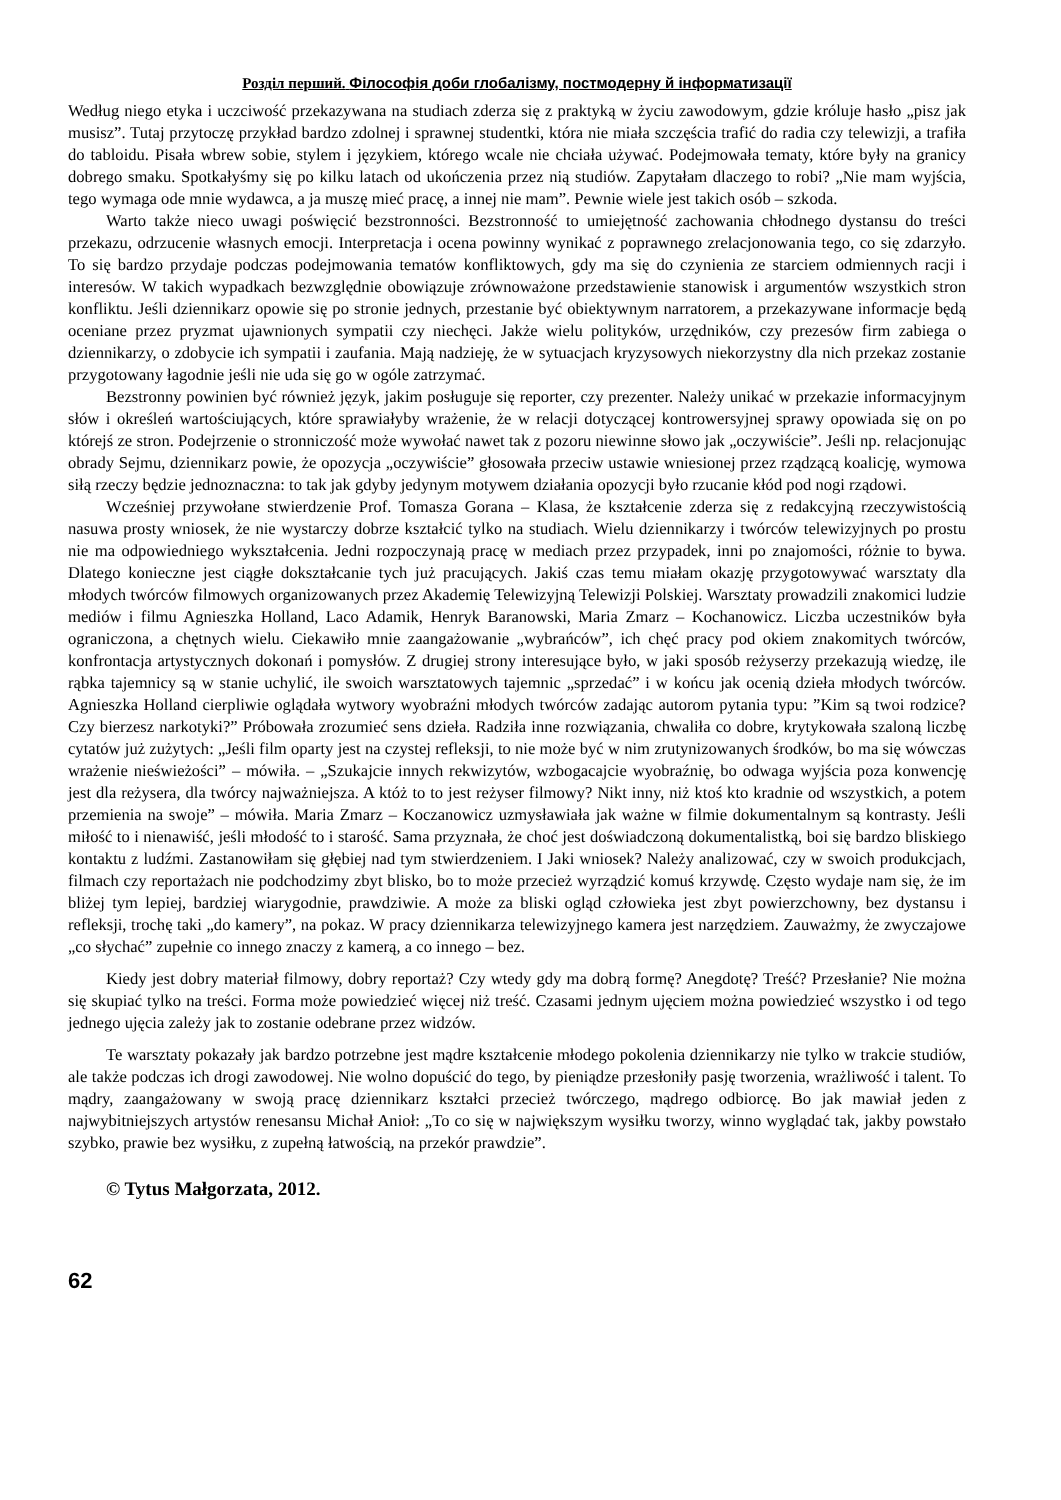Розділ перший. Філософія доби глобалізму, постмодерну й інформатизації
Według niego etyka i uczciwość przekazywana na studiach zderza się z praktyką w życiu zawodowym, gdzie króluje hasło „pisz jak musisz”. Tutaj przytoczę przykład bardzo zdolnej i sprawnej studentki, która nie miała szczęścia trafić do radia czy telewizji, a trafiła do tabloidu. Pisała wbrew sobie, stylem i językiem, którego wcale nie chciała używać. Podejmowała tematy, które były na granicy dobrego smaku. Spotkałyśmy się po kilku latach od ukończenia przez nią studiów. Zapytałam dlaczego to robi? „Nie mam wyjścia, tego wymaga ode mnie wydawca, a ja muszę mieć pracę, a innej nie mam”. Pewnie wiele jest takich osób – szkoda.
Warto także nieco uwagi poświęcić bezstronności. Bezstronność to umiejętność zachowania chłodnego dystansu do treści przekazu, odrzucenie własnych emocji. Interpretacja i ocena powinny wynikać z poprawnego zrelacjonowania tego, co się zdarzyło. To się bardzo przydaje podczas podejmowania tematów konfliktowych, gdy ma się do czynienia ze starciem odmiennych racji i interesów. W takich wypadkach bezwzględnie obowiązuje zrównoważone przedstawienie stanowisk i argumentów wszystkich stron konfliktu. Jeśli dziennikarz opowie się po stronie jednych, przestanie być obiektywnym narratorem, a przekazywane informacje będą oceniane przez pryzmat ujawnionych sympatii czy niechęci. Jakże wielu polityków, urzędników, czy prezesów firm zabiega o dziennikarzy, o zdobycie ich sympatii i zaufania. Mają nadzieję, że w sytuacjach kryzysowych niekorzystny dla nich przekaz zostanie przygotowany łagodnie jeśli nie uda się go w ogóle zatrzymać.
Bezstronny powinien być również język, jakim posługuje się reporter, czy prezenter. Należy unikać w przekazie informacyjnym słów i określeń wartościujących, które sprawiałyby wrażenie, że w relacji dotyczącej kontrowersyjnej sprawy opowiada się on po którejś ze stron. Podejrzenie o stronniczość może wywołać nawet tak z pozoru niewinne słowo jak „oczywiście”. Jeśli np. relacjonując obrady Sejmu, dziennikarz powie, że opozycja „oczywiście” głosowała przeciw ustawie wniesionej przez rządzącą koalicję, wymowa siłą rzeczy będzie jednoznaczna: to tak jak gdyby jedynym motywem działania opozycji było rzucanie kłód pod nogi rządowi.
Wcześniej przywołane stwierdzenie Prof. Tomasza Gorana – Klasa, że kształcenie zderza się z redakcyjną rzeczywistością nasuwa prosty wniosek, że nie wystarczy dobrze kształcić tylko na studiach. Wielu dziennikarzy i twórców telewizyjnych po prostu nie ma odpowiedniego wykształcenia. Jedni rozpoczynają pracę w mediach przez przypadek, inni po znajomości, różnie to bywa. Dlatego konieczne jest ciągłe dokształcanie tych już pracujących. Jakiś czas temu miałam okazję przygotowywać warsztaty dla młodych twórców filmowych organizowanych przez Akademię Telewizyjną Telewizji Polskiej. Warsztaty prowadzili znakomici ludzie mediów i filmu Agnieszka Holland, Laco Adamik, Henryk Baranowski, Maria Zmarz – Kochanowicz. Liczba uczestników była ograniczona, a chętnych wielu. Ciekawiło mnie zaangażowanie „wybrańców”, ich chęć pracy pod okiem znakomitych twórców, konfrontacja artystycznych dokonań i pomysłów. Z drugiej strony interesujące było, w jaki sposób reżyserzy przekazują wiedzę, ile rąbka tajemnicy są w stanie uchylić, ile swoich warsztatowych tajemnic „sprzedać” i w końcu jak ocenią dzieła młodych twórców. Agnieszka Holland cierpliwie oglądała wytwory wyobraźni młodych twórców zadając autorom pytania typu: ”Kim są twoi rodzice? Czy bierzesz narkotyki?” Próbowała zrozumieć sens dzieła. Radziła inne rozwiązania, chwaliła co dobre, krytykowała szaloną liczbę cytatów już zużytych: „Jeśli film oparty jest na czystej refleksji, to nie może być w nim zrutynizowanych środków, bo ma się wówczas wrażenie nieświeżości” – mówiła. – „Szukajcie innych rekwizytów, wzbogacajcie wyobraźnię, bo odwaga wyjścia poza konwencję jest dla reżysera, dla twórcy najważniejsza. A któż to to jest reżyser filmowy? Nikt inny, niż ktoś kto kradnie od wszystkich, a potem przemienia na swoje” – mówiła. Maria Zmarz – Koczanowicz uzmysławiała jak ważne w filmie dokumentalnym są kontrasty. Jeśli miłość to i nienawiść, jeśli młodość to i starość. Sama przyznała, że choć jest doświadczoną dokumentalistką, boi się bardzo bliskiego kontaktu z ludźmi. Zastanowiłam się głębiej nad tym stwierdzeniem. I Jaki wniosek? Należy analizować, czy w swoich produkcjach, filmach czy reportażach nie podchodzimy zbyt blisko, bo to może przecież wyrządzić komuś krzywdę. Często wydaje nam się, że im bliżej tym lepiej, bardziej wiarygodnie, prawdziwie. A może za bliski ogląd człowieka jest zbyt powierzchowny, bez dystansu i refleksji, trochę taki „do kamery”, na pokaz. W pracy dziennikarza telewizyjnego kamera jest narzędziem. Zauważmy, że zwyczajowe „co słychać” zupełnie co innego znaczy z kamerą, a co innego – bez.
Kiedy jest dobry materiał filmowy, dobry reportaż? Czy wtedy gdy ma dobrą formę? Anegdotę? Treść? Przesłanie? Nie można się skupiać tylko na treści. Forma może powiedzieć więcej niż treść. Czasami jednym ujęciem można powiedzieć wszystko i od tego jednego ujęcia zależy jak to zostanie odebrane przez widzów.
Te warsztaty pokazały jak bardzo potrzebne jest mądre kształcenie młodego pokolenia dziennikarzy nie tylko w trakcie studiów, ale także podczas ich drogi zawodowej. Nie wolno dopuścić do tego, by pieniądze przesłoniły pasję tworzenia, wrażliwość i talent. To mądry, zaangażowany w swoją pracę dziennikarz kształci przecież twórczego, mądrego odbiorcę. Bo jak mawiał jeden z najwybitniejszych artystów renesansu Michał Anioł: „To co się w największym wysiłku tworzy, winno wyglądać tak, jakby powstało szybko, prawie bez wysiłku, z zupełną łatwością, na przekór prawdzie”.
© Tytus Małgorzata, 2012.
62